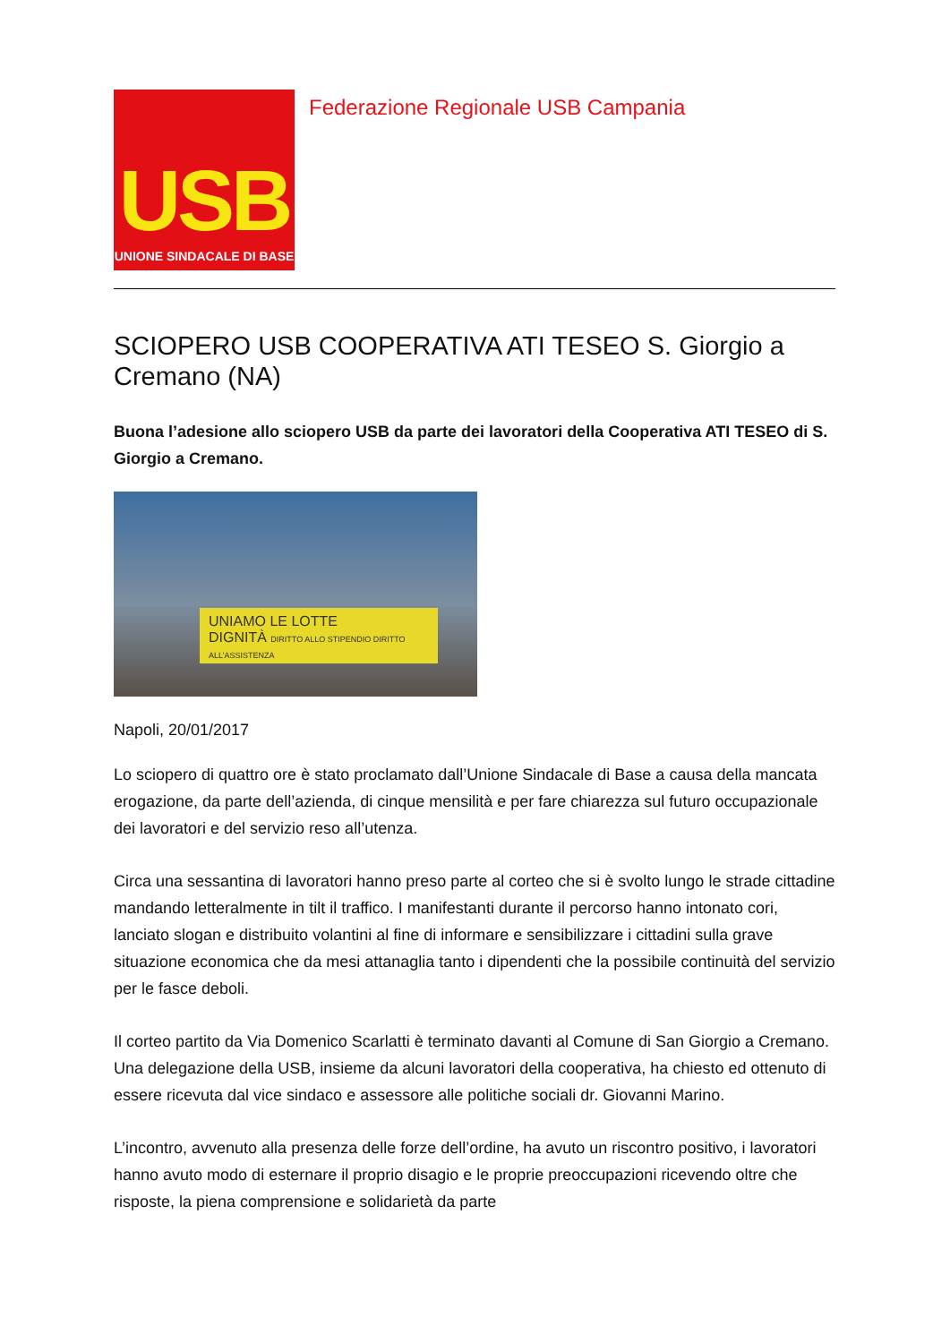USB
UNIONE SINDACALE DI BASE
Federazione Regionale USB Campania
SCIOPERO USB COOPERATIVA ATI TESEO S. Giorgio a Cremano (NA)
Buona l’adesione allo sciopero USB da parte dei lavoratori della Cooperativa ATI TESEO di S. Giorgio a Cremano.
UNIAMO LE LOTTE
DIGNITÀ DIRITTO ALLO STIPENDIO DIRITTO ALL’ASSISTENZA
Napoli, 20/01/2017
Lo sciopero di quattro ore è stato proclamato dall’Unione Sindacale di Base a causa della mancata erogazione, da parte dell’azienda, di cinque mensilità e per fare chiarezza sul futuro occupazionale dei lavoratori e del servizio reso all’utenza.
Circa una sessantina di lavoratori hanno preso parte al corteo che si è svolto lungo le strade cittadine mandando letteralmente in tilt il traffico. I manifestanti durante il percorso hanno intonato cori, lanciato slogan e distribuito volantini al fine di informare e sensibilizzare i cittadini sulla grave situazione economica che da mesi attanaglia tanto i dipendenti che la possibile continuità del servizio per le fasce deboli.
Il corteo partito da Via Domenico Scarlatti è terminato davanti al Comune di San Giorgio a Cremano. Una delegazione della USB, insieme da alcuni lavoratori della cooperativa, ha chiesto ed ottenuto di essere ricevuta dal vice sindaco e assessore alle politiche sociali dr. Giovanni Marino.
L’incontro, avvenuto alla presenza delle forze dell’ordine, ha avuto un riscontro positivo, i lavoratori hanno avuto modo di esternare il proprio disagio e le proprie preoccupazioni ricevendo oltre che risposte, la piena comprensione e solidarietà da parte